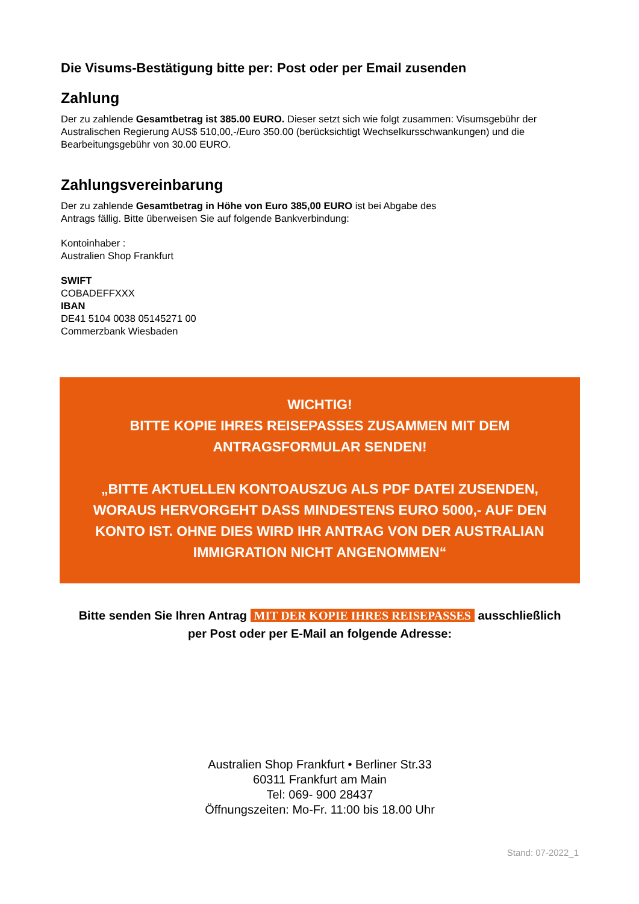Die Visums-Bestätigung bitte per: Post oder per Email zusenden
Zahlung
Der zu zahlende Gesamtbetrag ist 385.00 EURO. Dieser setzt sich wie folgt zusammen: Visumsgebühr der Australischen Regierung AUS$ 510,00,-/Euro 350.00 (berücksichtigt Wechselkursschwankungen) und die Bearbeitungsgebühr von 30.00 EURO.
Zahlungsvereinbarung
Der zu zahlende Gesamtbetrag in Höhe von Euro 385,00 EURO ist bei Abgabe des
Antrags fällig. Bitte überweisen Sie auf folgende Bankverbindung:
Kontoinhaber :
Australien Shop Frankfurt
SWIFT
COBADEFFXXX
IBAN
DE41 5104 0038 05145271 00
Commerzbank Wiesbaden
WICHTIG!
BITTE KOPIE IHRES REISEPASSES ZUSAMMEN MIT DEM ANTRAGSFORMULAR SENDEN!
„BITTE AKTUELLEN KONTOAUSZUG ALS PDF DATEI ZUSENDEN, WORAUS HERVORGEHT DASS MINDESTENS EURO 5000,- AUF DEN KONTO IST. OHNE DIES WIRD IHR ANTRAG VON DER AUSTRALIAN IMMIGRATION NICHT ANGENOMMEN“
Bitte senden Sie Ihren Antrag MIT DER KOPIE IHRES REISEPASSES ausschließlich
per Post oder per E-Mail an folgende Adresse:
Australien Shop Frankfurt • Berliner Str.33
60311 Frankfurt am Main
Tel: 069- 900 28437
Öffnungszeiten: Mo-Fr. 11:00 bis 18.00 Uhr
Stand: 07-2022_1